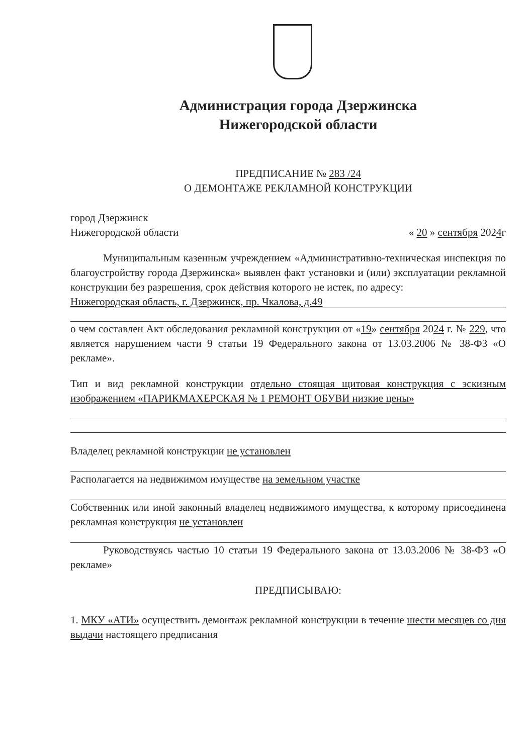Администрация города Дзержинска
Нижегородской области
ПРЕДПИСАНИЕ № 283 /24
О ДЕМОНТАЖЕ РЕКЛАМНОЙ КОНСТРУКЦИИ
город Дзержинск
Нижегородской области « 20 » сентября 2024г
Муниципальным казенным учреждением «Административно-техническая инспекция по благоустройству города Дзержинска» выявлен факт установки и (или) эксплуатации рекламной конструкции без разрешения, срок действия которого не истек, по адресу:
Нижегородская область, г. Дзержинск, пр. Чкалова, д.49
о чем составлен Акт обследования рекламной конструкции от «19» сентября 2024 г. № 229, что является нарушением части 9 статьи 19 Федерального закона от 13.03.2006 № 38-ФЗ «О рекламе».
Тип и вид рекламной конструкции отдельно стоящая щитовая конструкция с эскизным изображением «ПАРИКМАХЕРСКАЯ № 1 РЕМОНТ ОБУВИ низкие цены»
Владелец рекламной конструкции не установлен
Располагается на недвижимом имуществе на земельном участке
Собственник или иной законный владелец недвижимого имущества, к которому присоединена рекламная конструкция не установлен
Руководствуясь частью 10 статьи 19 Федерального закона от 13.03.2006 № 38-ФЗ «О рекламе»
ПРЕДПИСЫВАЮ:
1. МКУ «АТИ» осуществить демонтаж рекламной конструкции в течение шести месяцев со дня выдачи настоящего предписания